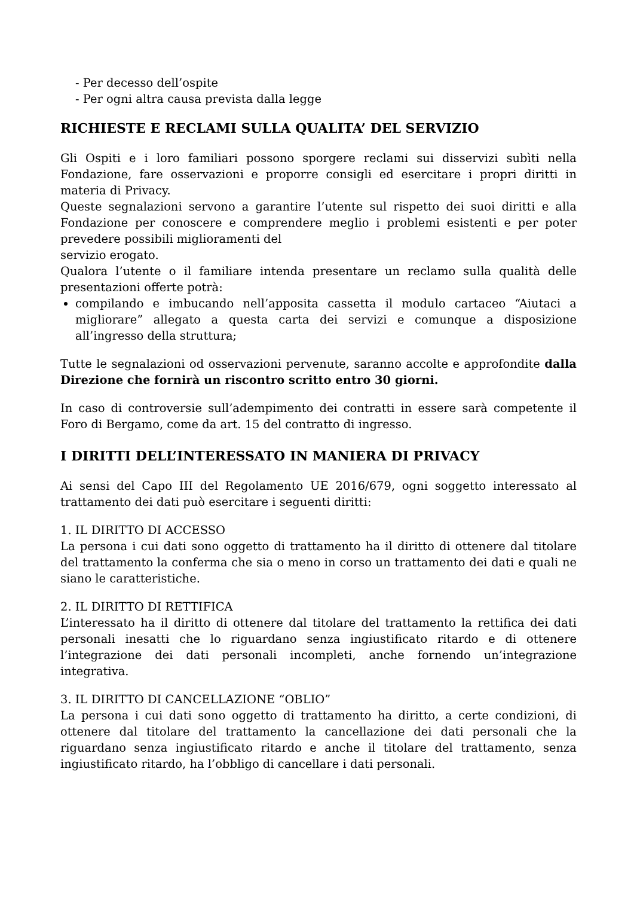- Per decesso dell’ospite
- Per ogni altra causa prevista dalla legge
RICHIESTE E RECLAMI SULLA QUALITA’ DEL SERVIZIO
Gli Ospiti e i loro familiari possono sporgere reclami sui disservizi subìti nella Fondazione, fare osservazioni e proporre consigli ed esercitare i propri diritti in materia di Privacy.
Queste segnalazioni servono a garantire l’utente sul rispetto dei suoi diritti e alla Fondazione per conoscere e comprendere meglio i problemi esistenti e per poter prevedere possibili miglioramenti del
servizio erogato.
Qualora l’utente o il familiare intenda presentare un reclamo sulla qualità delle presentazioni offerte potrà:
compilando e imbucando nell’apposita cassetta il modulo cartaceo “Aiutaci a migliorare” allegato a questa carta dei servizi e comunque a disposizione all’ingresso della struttura;
Tutte le segnalazioni od osservazioni pervenute, saranno accolte e approfondite dalla Direzione che fornirà un riscontro scritto entro 30 giorni.
In caso di controversie sull’adempimento dei contratti in essere sarà competente il Foro di Bergamo, come da art. 15 del contratto di ingresso.
I DIRITTI DELL’INTERESSATO IN MANIERA DI PRIVACY
Ai sensi del Capo III del Regolamento UE 2016/679, ogni soggetto interessato al trattamento dei dati può esercitare i seguenti diritti:
1. IL DIRITTO DI ACCESSO
La persona i cui dati sono oggetto di trattamento ha il diritto di ottenere dal titolare del trattamento la conferma che sia o meno in corso un trattamento dei dati e quali ne siano le caratteristiche.
2. IL DIRITTO DI RETTIFICA
L’interessato ha il diritto di ottenere dal titolare del trattamento la rettifica dei dati personali inesatti che lo riguardano senza ingiustificato ritardo e di ottenere l’integrazione dei dati personali incompleti, anche fornendo un’integrazione integrativa.
3. IL DIRITTO DI CANCELLAZIONE “OBLIO”
La persona i cui dati sono oggetto di trattamento ha diritto, a certe condizioni, di ottenere dal titolare del trattamento la cancellazione dei dati personali che la riguardano senza ingiustificato ritardo e anche il titolare del trattamento, senza ingiustificato ritardo, ha l’obbligo di cancellare i dati personali.